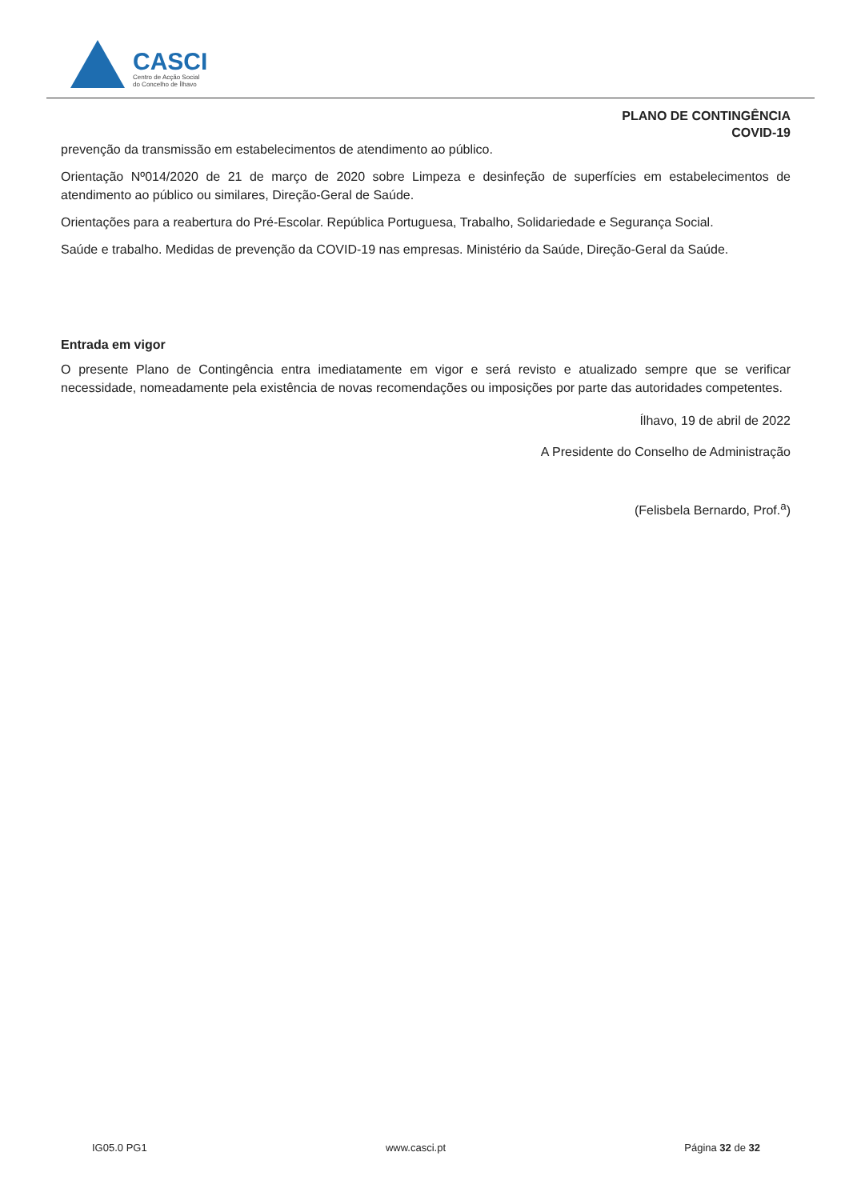CASCI
Centro de Acção Social
do Concelho de Ílhavo
PLANO DE CONTINGÊNCIA
COVID-19
prevenção da transmissão em estabelecimentos de atendimento ao público.
Orientação Nº014/2020 de 21 de março de 2020 sobre Limpeza e desinfeção de superfícies em estabelecimentos de atendimento ao público ou similares, Direção-Geral de Saúde.
Orientações para a reabertura do Pré-Escolar. República Portuguesa, Trabalho, Solidariedade e Segurança Social.
Saúde e trabalho. Medidas de prevenção da COVID-19 nas empresas. Ministério da Saúde, Direção-Geral da Saúde.
Entrada em vigor
O presente Plano de Contingência entra imediatamente em vigor e será revisto e atualizado sempre que se verificar necessidade, nomeadamente pela existência de novas recomendações ou imposições por parte das autoridades competentes.
Ílhavo, 19 de abril de 2022
A Presidente do Conselho de Administração
(Felisbela Bernardo, Prof.<sup>a</sup>)
IG05.0 PG1 www.casci.pt Página 32 de 32